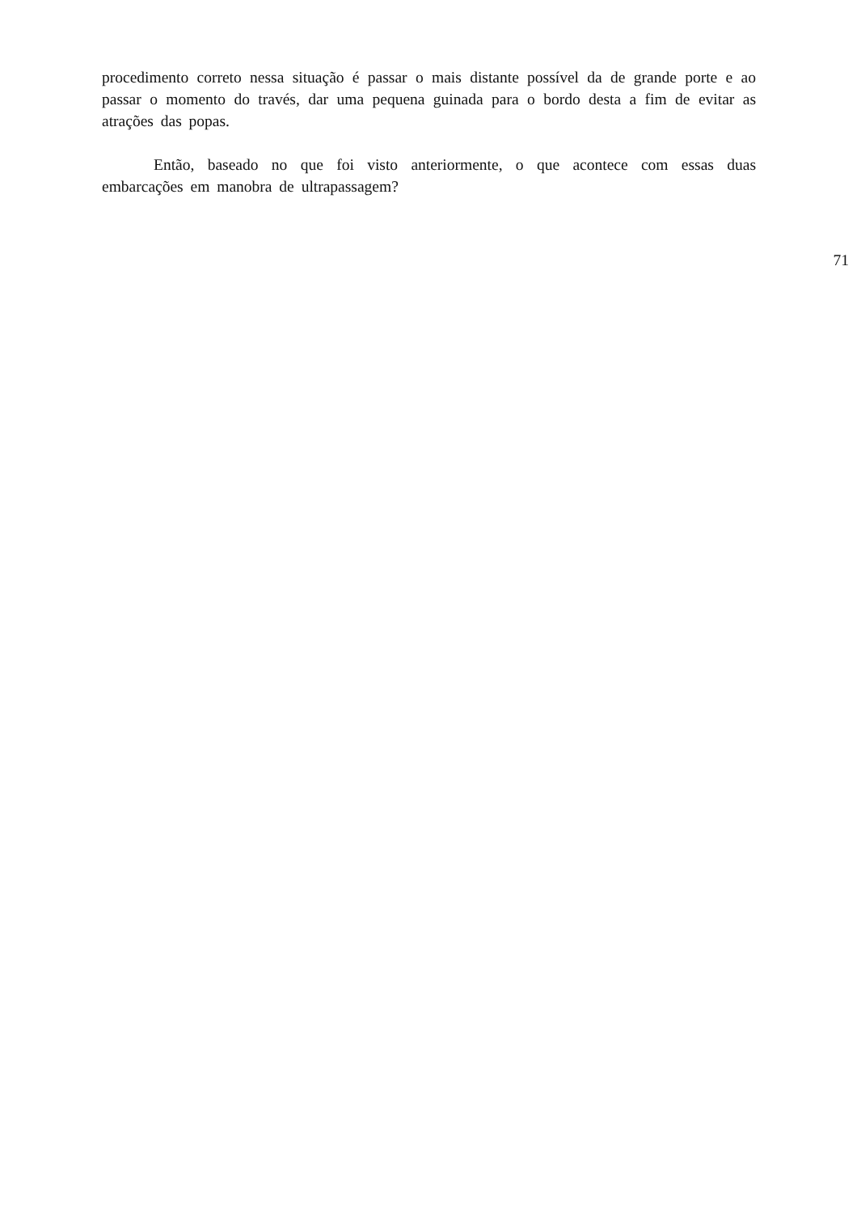procedimento correto nessa situação é passar o mais distante possível da de grande porte e ao passar o momento do través, dar uma pequena guinada para o bordo desta a fim de evitar as atrações das popas.
Então, baseado no que foi visto anteriormente, o que acontece com essas duas embarcações em manobra de ultrapassagem?
71